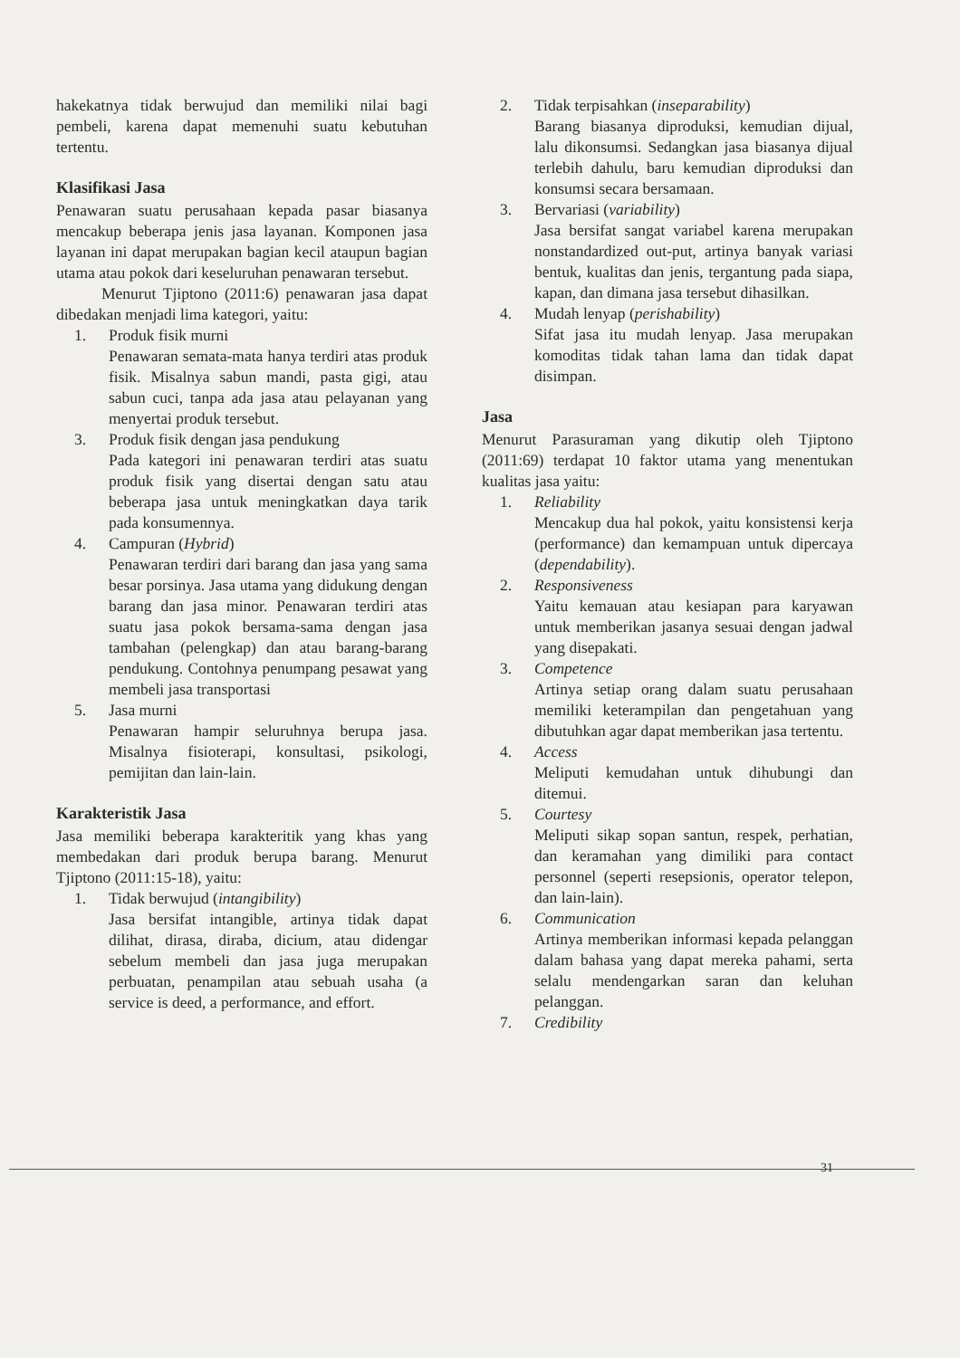hakekatnya tidak berwujud dan memiliki nilai bagi pembeli, karena dapat memenuhi suatu kebutuhan tertentu.
Klasifikasi Jasa
Penawaran suatu perusahaan kepada pasar biasanya mencakup beberapa jenis jasa layanan. Komponen jasa layanan ini dapat merupakan bagian kecil ataupun bagian utama atau pokok dari keseluruhan penawaran tersebut.
Menurut Tjiptono (2011:6) penawaran jasa dapat dibedakan menjadi lima kategori, yaitu:
1. Produk fisik murni
Penawaran semata-mata hanya terdiri atas produk fisik. Misalnya sabun mandi, pasta gigi, atau sabun cuci, tanpa ada jasa atau pelayanan yang menyertai produk tersebut.
3. Produk fisik dengan jasa pendukung
Pada kategori ini penawaran terdiri atas suatu produk fisik yang disertai dengan satu atau beberapa jasa untuk meningkatkan daya tarik pada konsumennya.
4. Campuran (Hybrid)
Penawaran terdiri dari barang dan jasa yang sama besar porsinya. Jasa utama yang didukung dengan barang dan jasa minor. Penawaran terdiri atas suatu jasa pokok bersama-sama dengan jasa tambahan (pelengkap) dan atau barang-barang pendukung. Contohnya penumpang pesawat yang membeli jasa transportasi
5. Jasa murni
Penawaran hampir seluruhnya berupa jasa. Misalnya fisioterapi, konsultasi, psikologi, pemijitan dan lain-lain.
Karakteristik Jasa
Jasa memiliki beberapa karakteritik yang khas yang membedakan dari produk berupa barang. Menurut Tjiptono (2011:15-18), yaitu:
1. Tidak berwujud (intangibility)
Jasa bersifat intangible, artinya tidak dapat dilihat, dirasa, diraba, dicium, atau didengar sebelum membeli dan jasa juga merupakan perbuatan, penampilan atau sebuah usaha (a service is deed, a performance, and effort.
2. Tidak terpisahkan (inseparability)
Barang biasanya diproduksi, kemudian dijual, lalu dikonsumsi. Sedangkan jasa biasanya dijual terlebih dahulu, baru kemudian diproduksi dan konsumsi secara bersamaan.
3. Bervariasi (variability)
Jasa bersifat sangat variabel karena merupakan nonstandardized out-put, artinya banyak variasi bentuk, kualitas dan jenis, tergantung pada siapa, kapan, dan dimana jasa tersebut dihasilkan.
4. Mudah lenyap (perishability)
Sifat jasa itu mudah lenyap. Jasa merupakan komoditas tidak tahan lama dan tidak dapat disimpan.
Jasa
Menurut Parasuraman yang dikutip oleh Tjiptono (2011:69) terdapat 10 faktor utama yang menentukan kualitas jasa yaitu:
1. Reliability
Mencakup dua hal pokok, yaitu konsistensi kerja (performance) dan kemampuan untuk dipercaya (dependability).
2. Responsiveness
Yaitu kemauan atau kesiapan para karyawan untuk memberikan jasanya sesuai dengan jadwal yang disepakati.
3. Competence
Artinya setiap orang dalam suatu perusahaan memiliki keterampilan dan pengetahuan yang dibutuhkan agar dapat memberikan jasa tertentu.
4. Access
Meliputi kemudahan untuk dihubungi dan ditemui.
5. Courtesy
Meliputi sikap sopan santun, respek, perhatian, dan keramahan yang dimiliki para contact personnel (seperti resepsionis, operator telepon, dan lain-lain).
6. Communication
Artinya memberikan informasi kepada pelanggan dalam bahasa yang dapat mereka pahami, serta selalu mendengarkan saran dan keluhan pelanggan.
7. Credibility
31